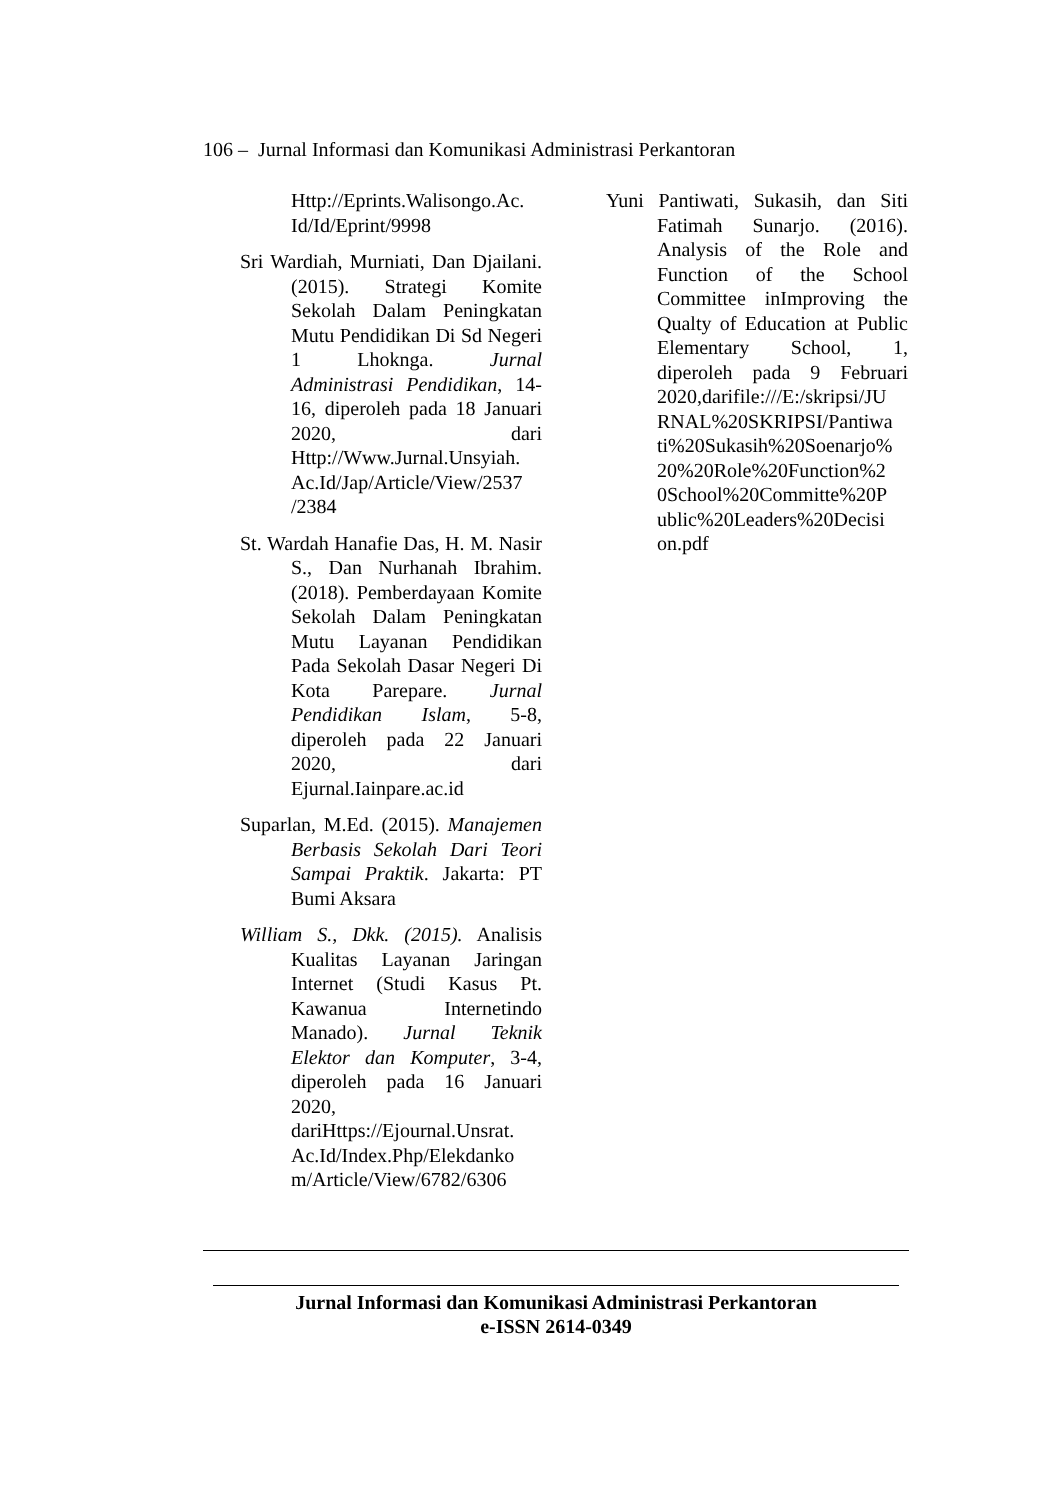106 – Jurnal Informasi dan Komunikasi Administrasi Perkantoran
Http://Eprints.Walisongo.Ac. Id/Id/Eprint/9998
Sri Wardiah, Murniati, Dan Djailani. (2015). Strategi Komite Sekolah Dalam Peningkatan Mutu Pendidikan Di Sd Negeri 1 Lhoknga. Jurnal Administrasi Pendidikan, 14-16, diperoleh pada 18 Januari 2020, dari Http://Www.Jurnal.Unsyiah. Ac.Id/Jap/Article/View/2537 /2384
St. Wardah Hanafie Das, H. M. Nasir S., Dan Nurhanah Ibrahim. (2018). Pemberdayaan Komite Sekolah Dalam Peningkatan Mutu Layanan Pendidikan Pada Sekolah Dasar Negeri Di Kota Parepare. Jurnal Pendidikan Islam, 5-8, diperoleh pada 22 Januari 2020, dari Ejurnal.Iainpare.ac.id
Suparlan, M.Ed. (2015). Manajemen Berbasis Sekolah Dari Teori Sampai Praktik. Jakarta: PT Bumi Aksara
William S., Dkk. (2015). Analisis Kualitas Layanan Jaringan Internet (Studi Kasus Pt. Kawanua Internetindo Manado). Jurnal Teknik Elektor dan Komputer, 3-4, diperoleh pada 16 Januari 2020, dariHttps://Ejournal.Unsrat. Ac.Id/Index.Php/Elekdanko m/Article/View/6782/6306
Yuni Pantiwati, Sukasih, dan Siti Fatimah Sunarjo. (2016). Analysis of the Role and Function of the School Committee inImproving the Qualty of Education at Public Elementary School, 1, diperoleh pada 9 Februari 2020,darifile:///E:/skripsi/JU RNAL%20SKRIPSI/Pantiwa ti%20Sukasih%20Soenarjo% 20%20Role%20Function%2 0School%20Committe%20P ublic%20Leaders%20Decisi on.pdf
Jurnal Informasi dan Komunikasi Administrasi Perkantoran
e-ISSN 2614-0349